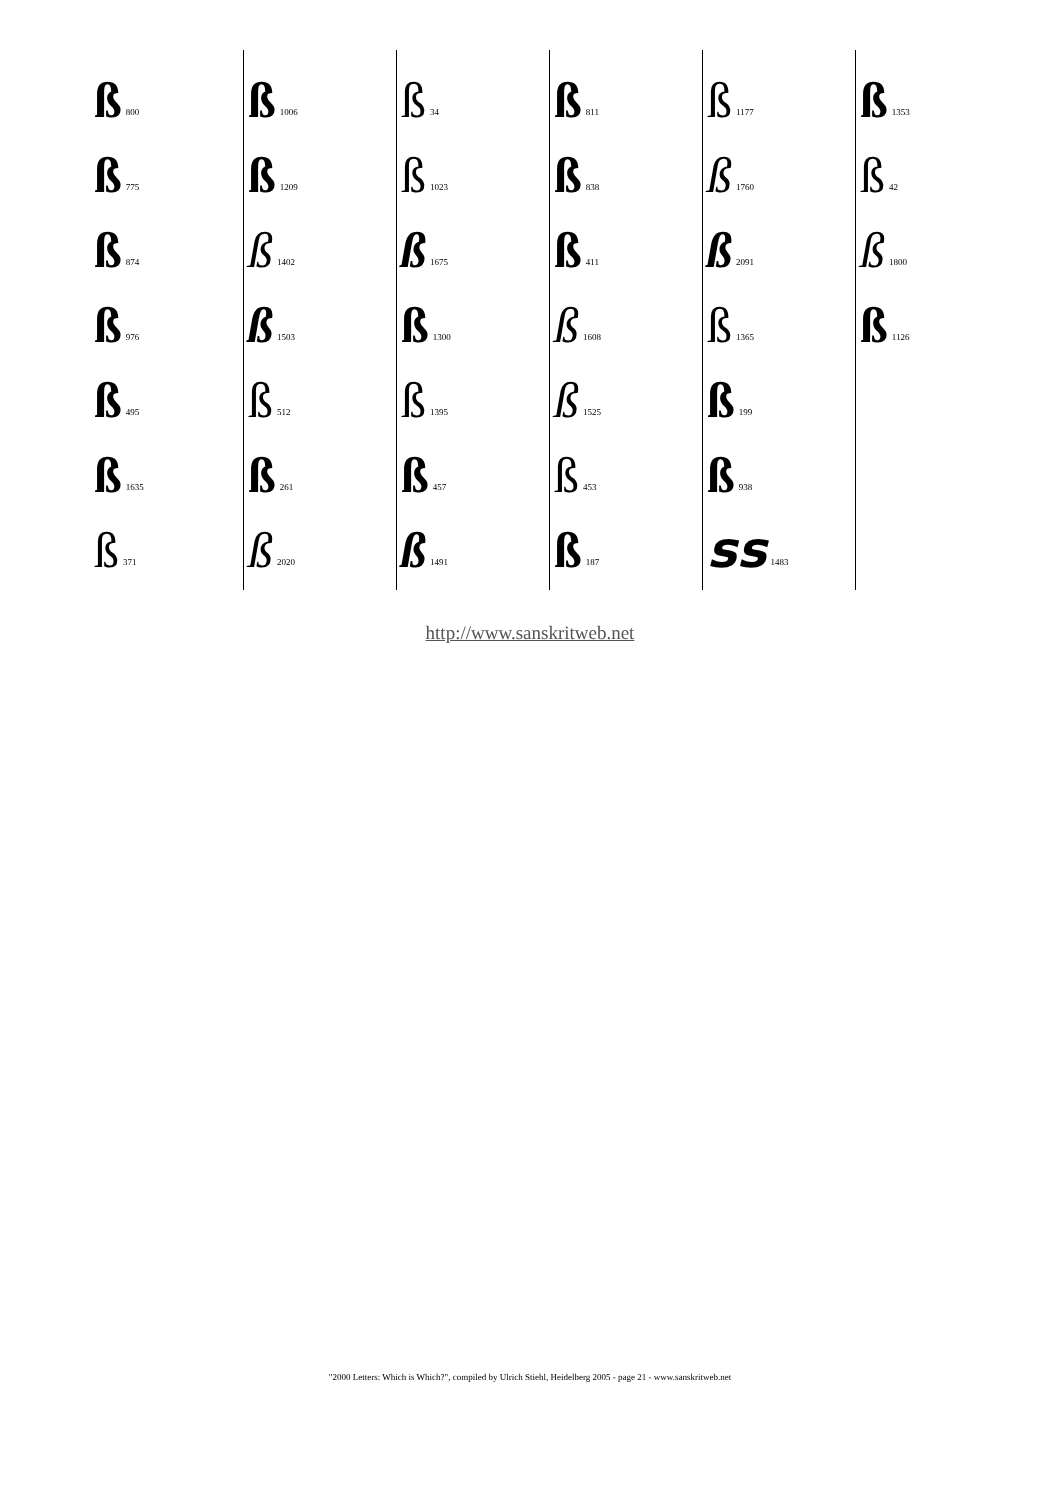ß 800
ß 775
ß 874
ß 976
ß 495
ß 1635
ß 371
ß 1006
ß 1209
ß 1402
ß 1503
ß 512
ß 261
ß 2020
ß 34
ß 1023
ß 1675
ß 1300
ß 1395
ß 457
ß 1491
ß 811
ß 838
ß 411
ß 1608
ß 1525
ß 453
ß 187
ß 1177
ß 1760
ß 2091
ß 1365
ß 199
ß 938
ss 1483
ß 1353
ß 42
ß 1800
ß 1126
http://www.sanskritweb.net
"2000 Letters: Which is Which?", compiled by Ulrich Stiehl, Heidelberg 2005 - page 21 - www.sanskritweb.net